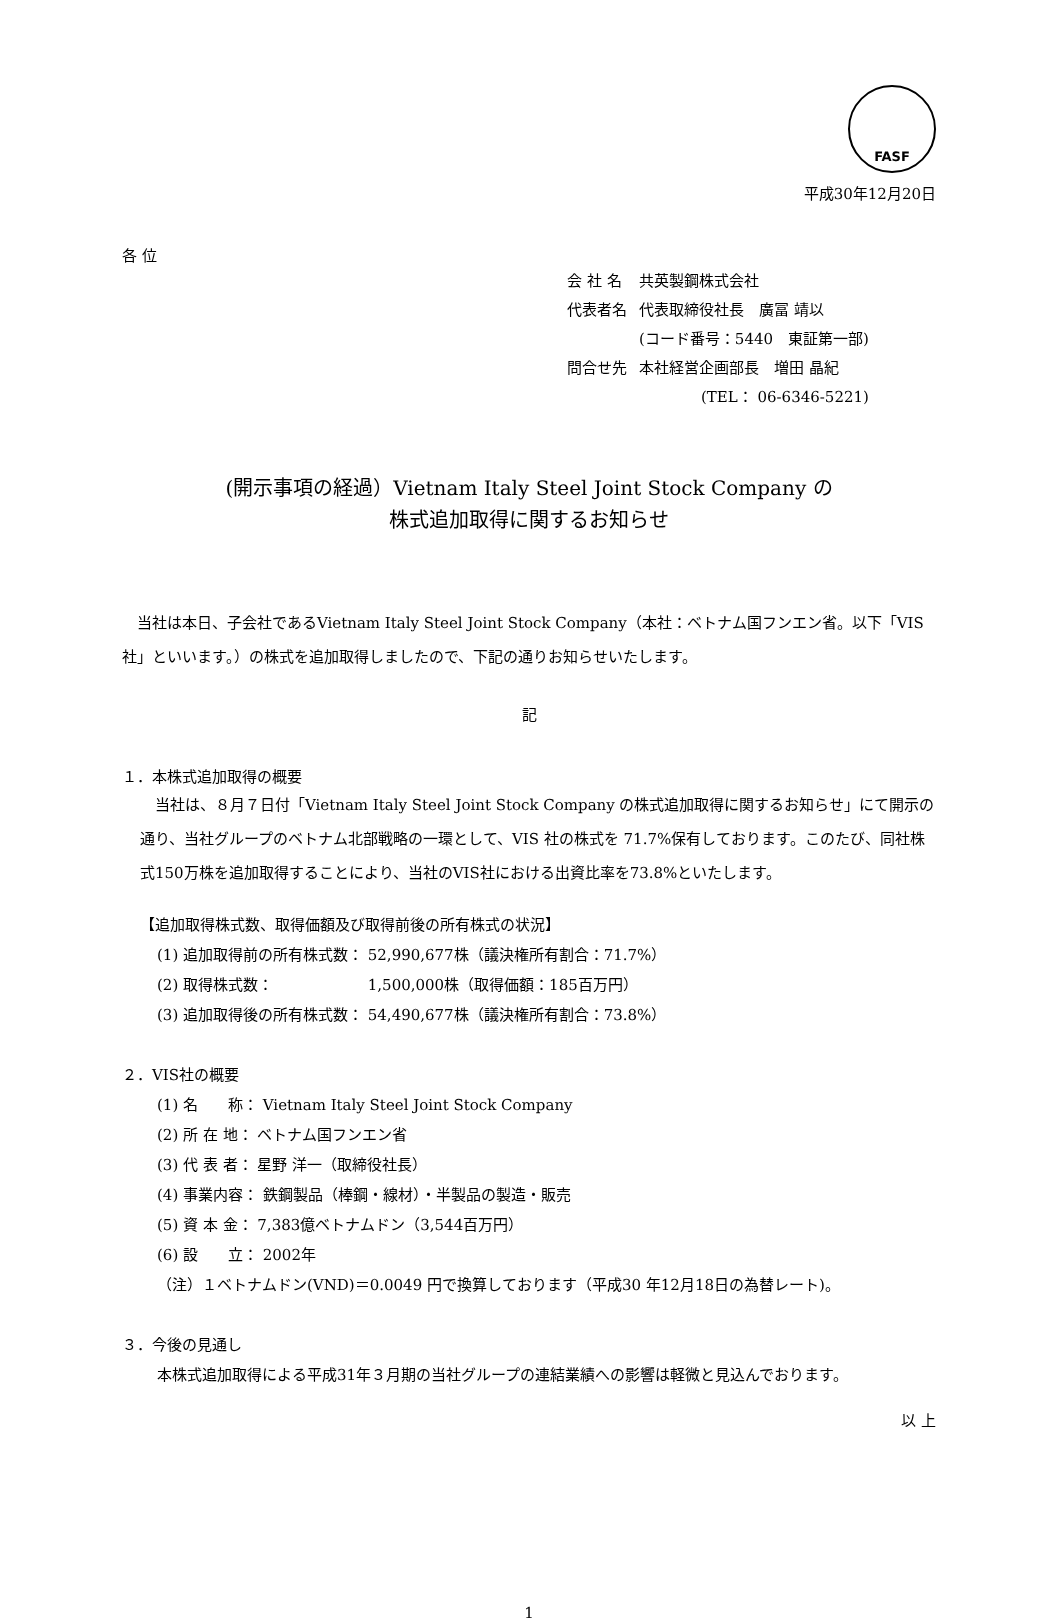FASF
平成30年12月20日
各 位
| 会 社 名 | 共英製鋼株式会社 |
| 代表者名 | 代表取締役社長 廣冨 靖以 |
| | (コード番号：5440 東証第一部) |
| 問合せ先 | 本社経営企画部長 増田 晶紀 |
| | (TEL： 06-6346-5221) |
(開示事項の経過）Vietnam Italy Steel Joint Stock Company の
株式追加取得に関するお知らせ
　当社は本日、子会社であるVietnam Italy Steel Joint Stock Company（本社：ベトナム国フンエン省。以下「VIS社」といいます。）の株式を追加取得しましたので、下記の通りお知らせいたします。
記
１．本株式追加取得の概要
　当社は、８月７日付「Vietnam Italy Steel Joint Stock Company の株式追加取得に関するお知らせ」にて開示の通り、当社グループのベトナム北部戦略の一環として、VIS 社の株式を 71.7%保有しております。このたび、同社株式150万株を追加取得することにより、当社のVIS社における出資比率を73.8%といたします。
【追加取得株式数、取得価額及び取得前後の所有株式の状況】
(1) 追加取得前の所有株式数： 52,990,677株（議決権所有割合：71.7%）
(2) 取得株式数：　　　　　　 1,500,000株（取得価額：185百万円）
(3) 追加取得後の所有株式数： 54,490,677株（議決権所有割合：73.8%）
２．VIS社の概要
(1) 名　　称： Vietnam Italy Steel Joint Stock Company
(2) 所 在 地： ベトナム国フンエン省
(3) 代 表 者： 星野 洋一（取締役社長）
(4) 事業内容： 鉄鋼製品（棒鋼・線材）・半製品の製造・販売
(5) 資 本 金： 7,383億ベトナムドン（3,544百万円）
(6) 設　　立： 2002年
（注）１ベトナムドン(VND)＝0.0049 円で換算しております（平成30 年12月18日の為替レート)。
３．今後の見通し
本株式追加取得による平成31年３月期の当社グループの連結業績への影響は軽微と見込んでおります。
以 上
1